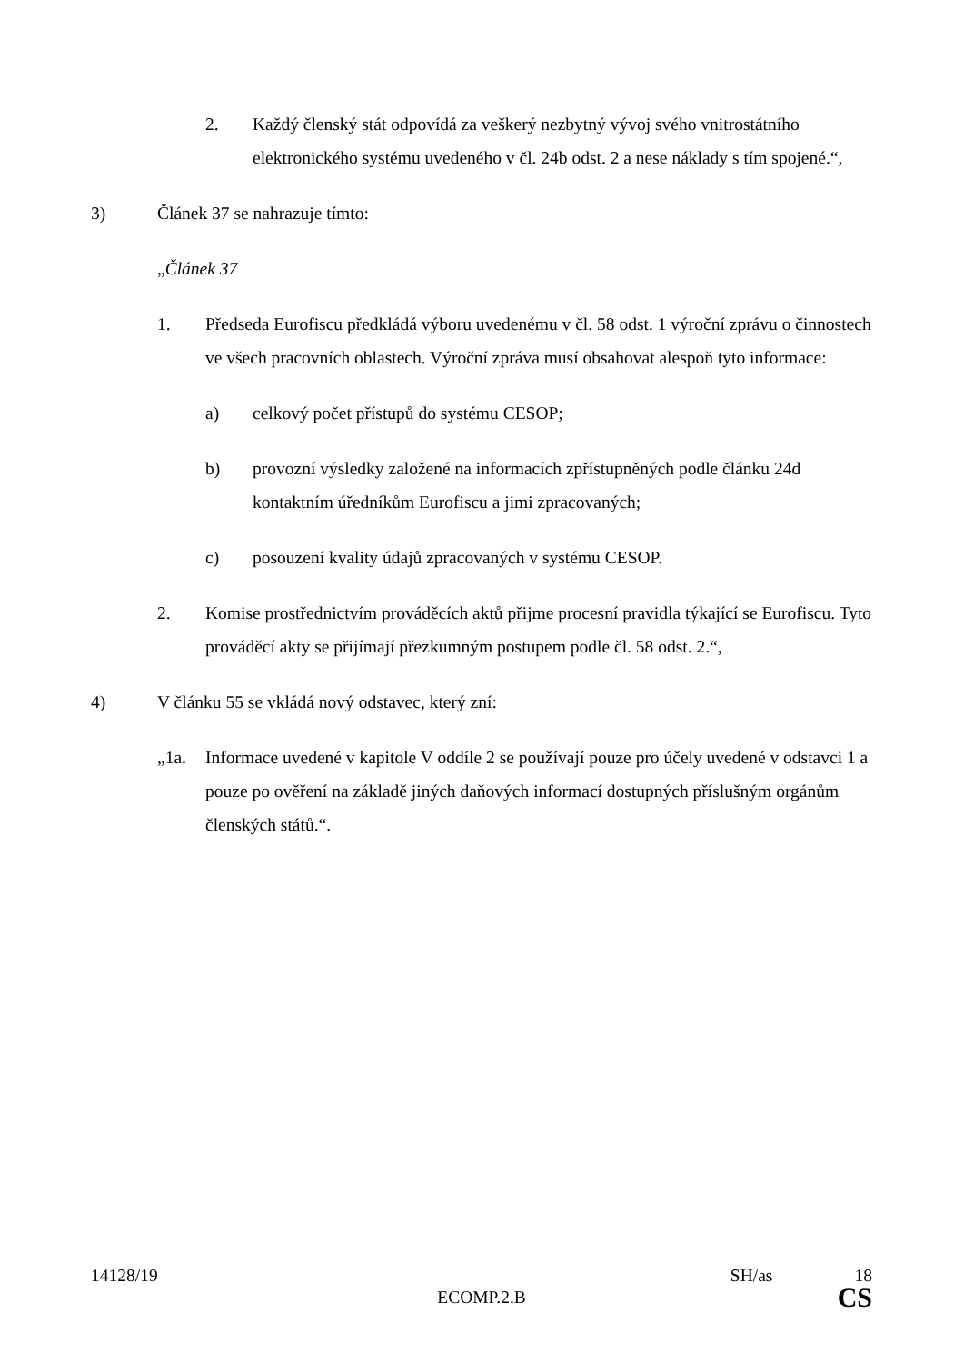2. Každý členský stát odpovídá za veškerý nezbytný vývoj svého vnitrostátního elektronického systému uvedeného v čl. 24b odst. 2 a nese náklady s tím spojené.“,
3) Článek 37 se nahrazuje tímto:
„Článek 37
1. Předseda Eurofiscu předkládá výboru uvedenému v čl. 58 odst. 1 výroční zprávu o činnostech ve všech pracovních oblastech. Výroční zpráva musí obsahovat alespoň tyto informace:
a) celkový počet přístupů do systému CESOP;
b) provozní výsledky založené na informacích zpřístupněných podle článku 24d kontaktním úředníkům Eurofiscu a jimi zpracovaných;
c) posouzení kvality údajů zpracovaných v systému CESOP.
2. Komise prostřednictvím prováděcích aktů přijme procesní pravidla týkající se Eurofiscu. Tyto prováděcí akty se přijímají přezkumným postupem podle čl. 58 odst. 2.“,
4) V článku 55 se vkládá nový odstavec, který zní:
„1a. Informace uvedené v kapitole V oddíle 2 se používají pouze pro účely uvedené v odstavci 1 a pouze po ověření na základě jiných daňových informací dostupných příslušným orgánům členských států.“.
14128/19 SH/as 18
ECOMP.2.B CS